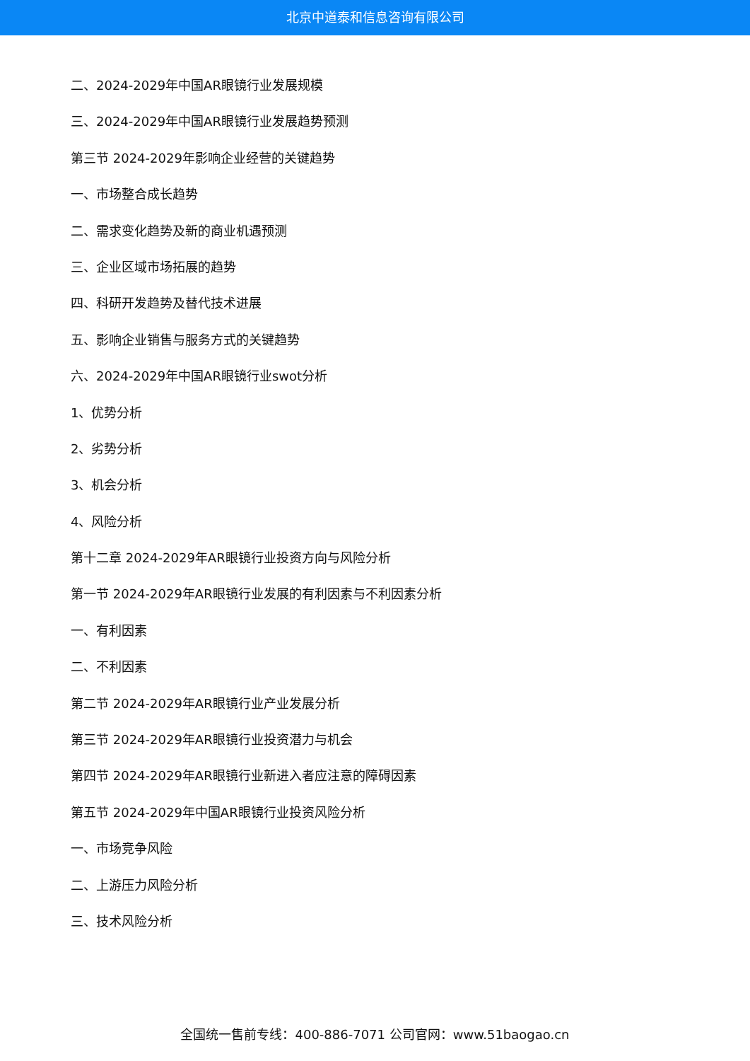北京中道泰和信息咨询有限公司
二、2024-2029年中国AR眼镜行业发展规模
三、2024-2029年中国AR眼镜行业发展趋势预测
第三节 2024-2029年影响企业经营的关键趋势
一、市场整合成长趋势
二、需求变化趋势及新的商业机遇预测
三、企业区域市场拓展的趋势
四、科研开发趋势及替代技术进展
五、影响企业销售与服务方式的关键趋势
六、2024-2029年中国AR眼镜行业swot分析
1、优势分析
2、劣势分析
3、机会分析
4、风险分析
第十二章 2024-2029年AR眼镜行业投资方向与风险分析
第一节 2024-2029年AR眼镜行业发展的有利因素与不利因素分析
一、有利因素
二、不利因素
第二节 2024-2029年AR眼镜行业产业发展分析
第三节 2024-2029年AR眼镜行业投资潜力与机会
第四节 2024-2029年AR眼镜行业新进入者应注意的障碍因素
第五节 2024-2029年中国AR眼镜行业投资风险分析
一、市场竞争风险
二、上游压力风险分析
三、技术风险分析
全国统一售前专线：400-886-7071 公司官网：www.51baogao.cn